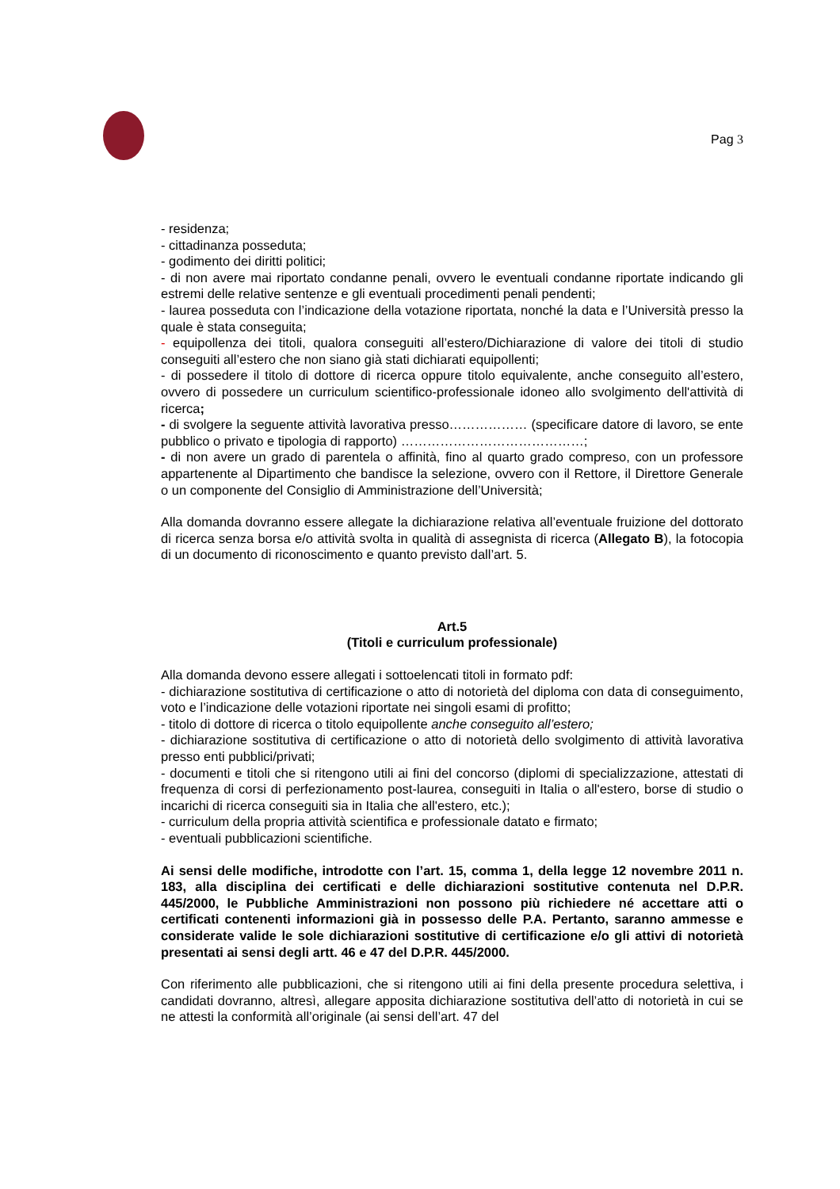Pag 3
- residenza;
- cittadinanza posseduta;
- godimento dei diritti politici;
- di non avere mai riportato condanne penali, ovvero le eventuali condanne riportate indicando gli estremi delle relative sentenze e gli eventuali procedimenti penali pendenti;
- laurea posseduta con l’indicazione della votazione riportata, nonché la data e l’Università presso la quale è stata conseguita;
- equipollenza dei titoli, qualora conseguiti all’estero/Dichiarazione di valore dei titoli di studio conseguiti all’estero che non siano già stati dichiarati equipollenti;
- di possedere il titolo di dottore di ricerca oppure titolo equivalente, anche conseguito all’estero, ovvero di possedere un curriculum scientifico-professionale idoneo allo svolgimento dell'attività di ricerca;
- di svolgere la seguente attività lavorativa presso……………… (specificare datore di lavoro, se ente pubblico o privato e tipologia di rapporto) ……………………………………;
- di non avere un grado di parentela o affinità, fino al quarto grado compreso, con un professore appartenente al Dipartimento che bandisce la selezione, ovvero con il Rettore, il Direttore Generale o un componente del Consiglio di Amministrazione dell’Università;
Alla domanda dovranno essere allegate la dichiarazione relativa all’eventuale fruizione del dottorato di ricerca senza borsa e/o attività svolta in qualità di assegnista di ricerca (Allegato B), la fotocopia di un documento di riconoscimento e quanto previsto dall’art. 5.
Art.5
(Titoli e curriculum professionale)
Alla domanda devono essere allegati i sottoelencati titoli in formato pdf:
- dichiarazione sostitutiva di certificazione o atto di notorietà del diploma con data di conseguimento, voto e l’indicazione delle votazioni riportate nei singoli esami di profitto;
- titolo di dottore di ricerca o titolo equipollente anche conseguito all’estero;
- dichiarazione sostitutiva di certificazione o atto di notorietà dello svolgimento di attività lavorativa presso enti pubblici/privati;
- documenti e titoli che si ritengono utili ai fini del concorso (diplomi di specializzazione, attestati di frequenza di corsi di perfezionamento post-laurea, conseguiti in Italia o all'estero, borse di studio o incarichi di ricerca conseguiti sia in Italia che all'estero, etc.);
- curriculum della propria attività scientifica e professionale datato e firmato;
- eventuali pubblicazioni scientifiche.
Ai sensi delle modifiche, introdotte con l’art. 15, comma 1, della legge 12 novembre 2011 n. 183, alla disciplina dei certificati e delle dichiarazioni sostitutive contenuta nel D.P.R. 445/2000, le Pubbliche Amministrazioni non possono più richiedere né accettare atti o certificati contenenti informazioni già in possesso delle P.A. Pertanto, saranno ammesse e considerate valide le sole dichiarazioni sostitutive di certificazione e/o gli attivi di notorietà presentati ai sensi degli artt. 46 e 47 del D.P.R. 445/2000.
Con riferimento alle pubblicazioni, che si ritengono utili ai fini della presente procedura selettiva, i candidati dovranno, altresì, allegare apposita dichiarazione sostitutiva dell’atto di notorietà in cui se ne attesti la conformità all’originale (ai sensi dell’art. 47 del